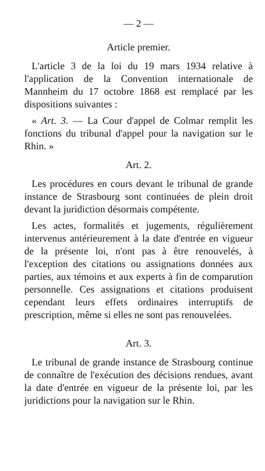— 2 —
Article premier.
L'article 3 de la loi du 19 mars 1934 relative à l'application de la Convention internationale de Mannheim du 17 octobre 1868 est remplacé par les dispositions suivantes :
« Art. 3. — La Cour d'appel de Colmar remplit les fonctions du tribunal d'appel pour la navigation sur le Rhin. »
Art. 2.
Les procédures en cours devant le tribunal de grande instance de Strasbourg sont continuées de plein droit devant la juridiction désormais compétente.
Les actes, formalités et jugements, régulièrement intervenus antérieurement à la date d'entrée en vigueur de la présente loi, n'ont pas à être renouvelés, à l'exception des citations ou assignations données aux parties, aux témoins et aux experts à fin de comparution personnelle. Ces assignations et citations produisent cependant leurs effets ordinaires interruptifs de prescription, même si elles ne sont pas renouvelées.
Art. 3.
Le tribunal de grande instance de Strasbourg continue de connaître de l'exécution des décisions rendues, avant la date d'entrée en vigueur de la présente loi, par les juridictions pour la navigation sur le Rhin.